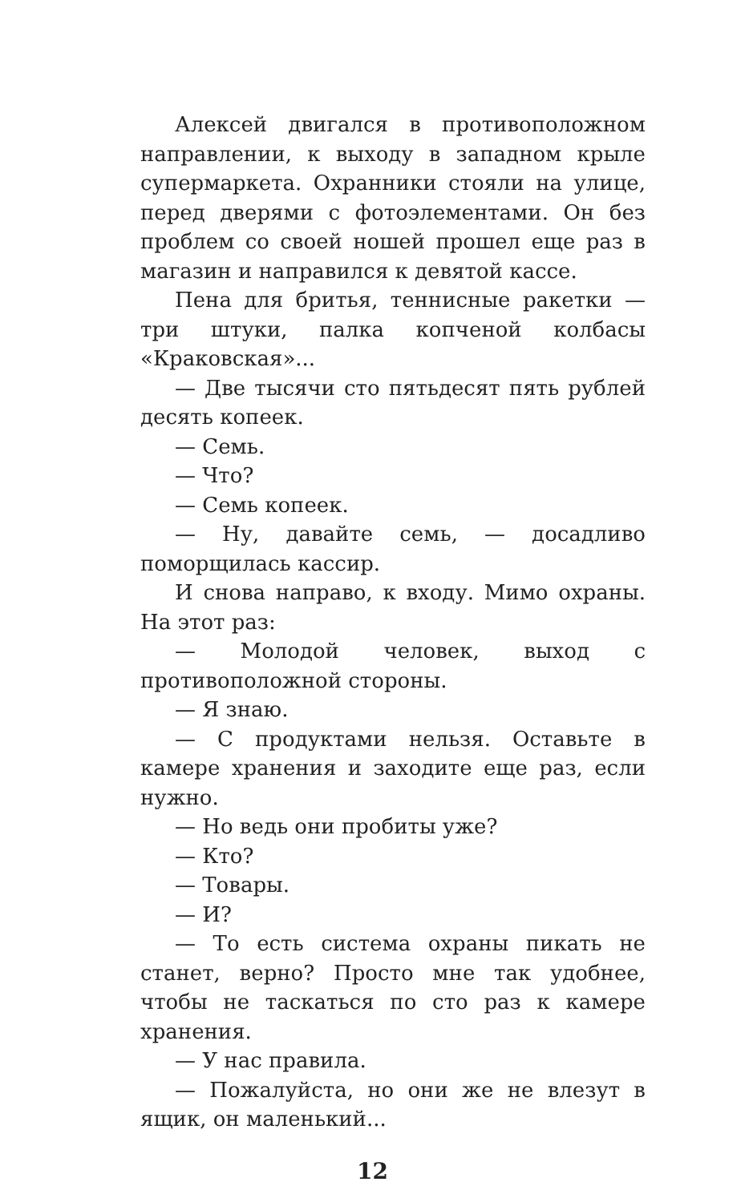Алексей двигался в противоположном направлении, к выходу в западном крыле супермаркета. Охранники стояли на улице, перед дверями с фотоэлементами. Он без проблем со своей ношей прошел еще раз в магазин и направился к девятой кассе.
Пена для бритья, теннисные ракетки — три штуки, палка копченой колбасы «Краковская»...
— Две тысячи сто пятьдесят пять рублей десять копеек.
— Семь.
— Что?
— Семь копеек.
— Ну, давайте семь, — досадливо поморщилась кассир.
И снова направо, к входу. Мимо охраны. На этот раз:
— Молодой человек, выход с противоположной стороны.
— Я знаю.
— С продуктами нельзя. Оставьте в камере хранения и заходите еще раз, если нужно.
— Но ведь они пробиты уже?
— Кто?
— Товары.
— И?
— То есть система охраны пикать не станет, верно? Просто мне так удобнее, чтобы не таскаться по сто раз к камере хранения.
— У нас правила.
— Пожалуйста, но они же не влезут в ящик, он маленький...
12